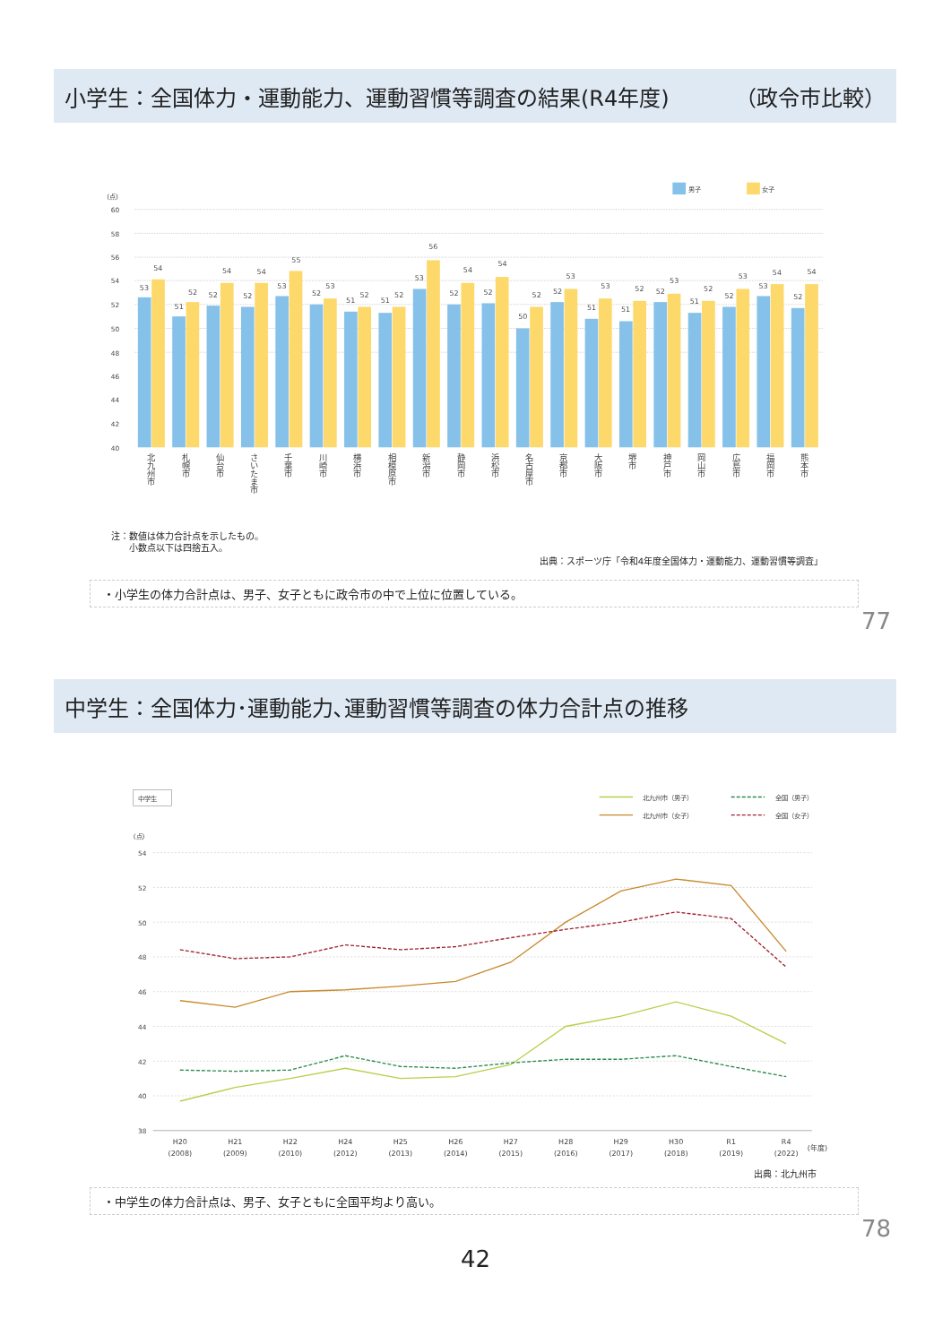小学生：全国体力・運動能力、運動習慣等調査の結果(R4年度) （政令市比較）
男子
女子
(点)
60
58
56
54
52
50
48
46
44
42
40
53
54
51
52
52
54
52
54
53
55
52
53
51
52
51
52
53
56
52
54
52
54
50
52
52
53
51
53
51
52
52
53
51
52
52
53
53
54
52
54
北九州市
札幌市
仙台市
さいたま市
千葉市
川崎市
横浜市
相模原市
新潟市
静岡市
浜松市
名古屋市
京都市
大阪市
堺市
神戸市
岡山市
広島市
福岡市
熊本市
注：数値は体力合計点を示したもの。
　　小数点以下は四捨五入。
出典：スポーツ庁「令和4年度全国体力・運動能力、運動習慣等調査」
・小学生の体力合計点は、男子、女子ともに政令市の中で上位に位置している。
77
中学生：全国体力･運動能力､運動習慣等調査の体力合計点の推移
中学生
北九州市（男子）
全国（男子）
北九州市（女子）
全国（女子）
(点)
54
52
50
48
46
44
42
40
38
H20
H21
H22
H24
H25
H26
H27
H28
H29
H30
R1
R4
(2008)
(2009)
(2010)
(2012)
(2013)
(2014)
(2015)
(2016)
(2017)
(2018)
(2019)
(2022)
(年度)
出典：北九州市
・中学生の体力合計点は、男子、女子ともに全国平均より高い。
78
42